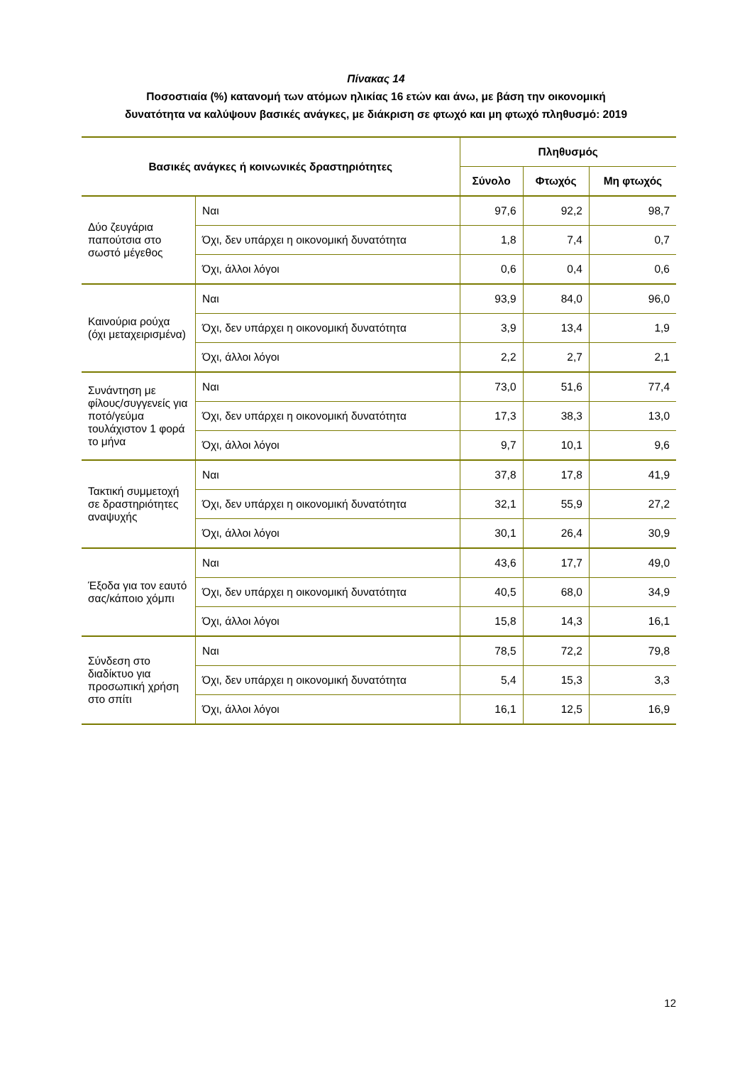Πίνακας 14
Ποσοστιαία (%) κατανομή των ατόμων ηλικίας 16 ετών και άνω, με βάση την οικονομική
δυνατότητα να καλύψουν βασικές ανάγκες, με διάκριση σε φτωχό και μη φτωχό πληθυσμό: 2019
| Βασικές ανάγκες ή κοινωνικές δραστηριότητες | | Πληθυσμός | | |
| --- | --- | --- | --- | --- |
| | | Σύνολο | Φτωχός | Μη φτωχός |
| Δύο ζευγάρια παπούτσια στο σωστό μέγεθος | Ναι | 97,6 | 92,2 | 98,7 |
| | Όχι, δεν υπάρχει η οικονομική δυνατότητα | 1,8 | 7,4 | 0,7 |
| | Όχι, άλλοι λόγοι | 0,6 | 0,4 | 0,6 |
| Καινούρια ρούχα (όχι μεταχειρισμένα) | Ναι | 93,9 | 84,0 | 96,0 |
| | Όχι, δεν υπάρχει η οικονομική δυνατότητα | 3,9 | 13,4 | 1,9 |
| | Όχι, άλλοι λόγοι | 2,2 | 2,7 | 2,1 |
| Συνάντηση με φίλους/συγγενείς για ποτό/γεύμα τουλάχιστον 1 φορά το μήνα | Ναι | 73,0 | 51,6 | 77,4 |
| | Όχι, δεν υπάρχει η οικονομική δυνατότητα | 17,3 | 38,3 | 13,0 |
| | Όχι, άλλοι λόγοι | 9,7 | 10,1 | 9,6 |
| Τακτική συμμετοχή σε δραστηριότητες αναψυχής | Ναι | 37,8 | 17,8 | 41,9 |
| | Όχι, δεν υπάρχει η οικονομική δυνατότητα | 32,1 | 55,9 | 27,2 |
| | Όχι, άλλοι λόγοι | 30,1 | 26,4 | 30,9 |
| Έξοδα για τον εαυτό σας/κάποιο χόμπι | Ναι | 43,6 | 17,7 | 49,0 |
| | Όχι, δεν υπάρχει η οικονομική δυνατότητα | 40,5 | 68,0 | 34,9 |
| | Όχι, άλλοι λόγοι | 15,8 | 14,3 | 16,1 |
| Σύνδεση στο διαδίκτυο για προσωπική χρήση στο σπίτι | Ναι | 78,5 | 72,2 | 79,8 |
| | Όχι, δεν υπάρχει η οικονομική δυνατότητα | 5,4 | 15,3 | 3,3 |
| | Όχι, άλλοι λόγοι | 16,1 | 12,5 | 16,9 |
12